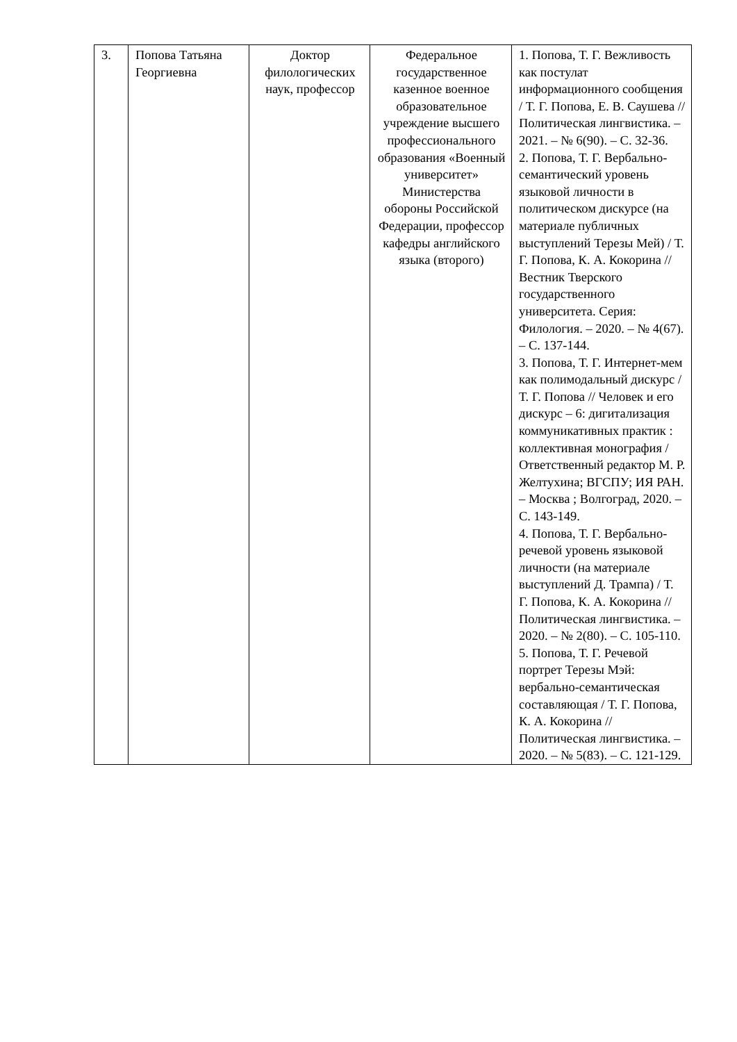| 3. | Попова Татьяна Георгиевна | Доктор филологических наук, профессор | Федеральное государственное казенное военное образовательное учреждение высшего профессионального образования «Военный университет» Министерства обороны Российской Федерации, профессор кафедры английского языка (второго) | 1. Попова, Т. Г. Вежливость как постулат информационного сообщения / Т. Г. Попова, Е. В. Саушева // Политическая лингвистика. – 2021. – № 6(90). – С. 32-36. 2. Попова, Т. Г. Вербально-семантический уровень языковой личности в политическом дискурсе (на материале публичных выступлений Терезы Мей) / Т. Г. Попова, К. А. Кокорина // Вестник Тверского государственного университета. Серия: Филология. – 2020. – № 4(67). – С. 137-144. 3. Попова, Т. Г. Интернет-мем как полимодальный дискурс / Т. Г. Попова // Человек и его дискурс – 6: дигитализация коммуникативных практик : коллективная монография / Ответственный редактор М. Р. Желтухина; ВГСПУ; ИЯ РАН. – Москва ; Волгоград, 2020. – С. 143-149. 4. Попова, Т. Г. Вербально-речевой уровень языковой личности (на материале выступлений Д. Трампа) / Т. Г. Попова, К. А. Кокорина // Политическая лингвистика. – 2020. – № 2(80). – С. 105-110. 5. Попова, Т. Г. Речевой портрет Терезы Мэй: вербально-семантическая составляющая / Т. Г. Попова, К. А. Кокорина // Политическая лингвистика. – 2020. – № 5(83). – С. 121-129. |